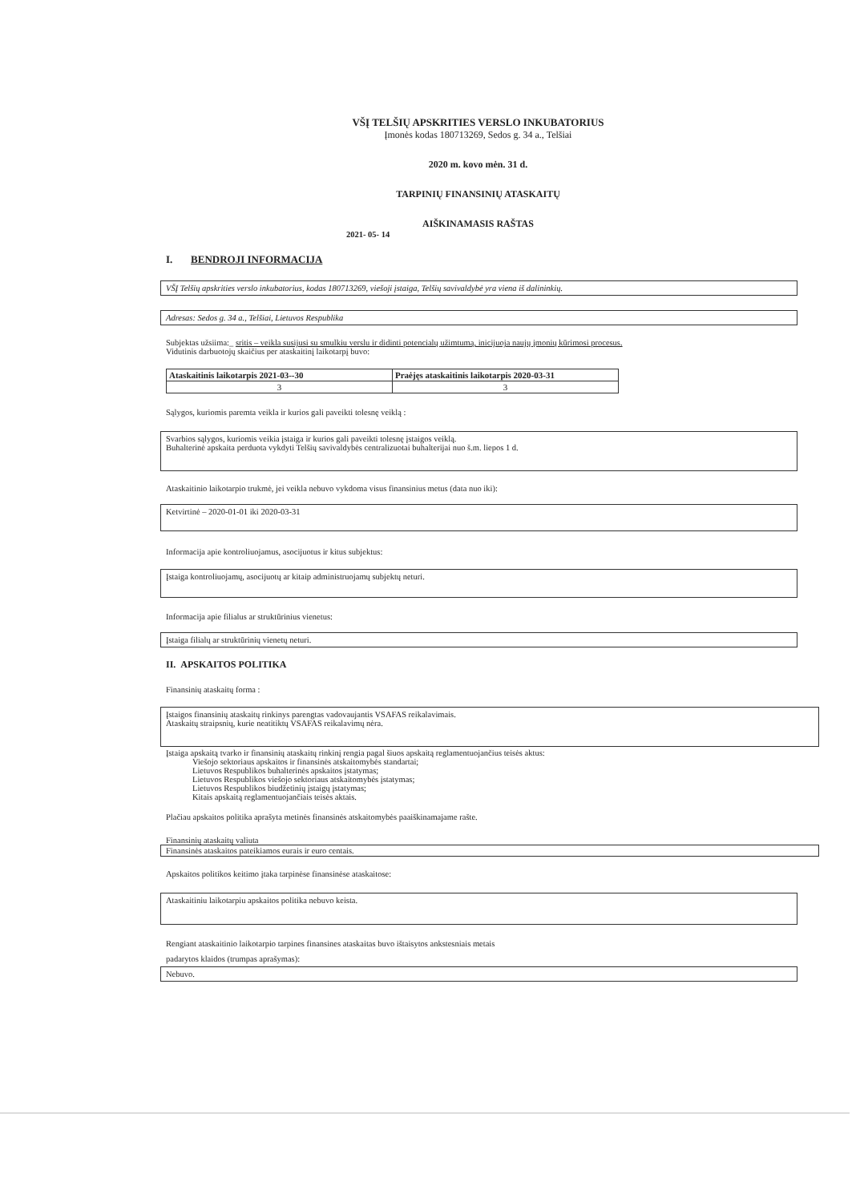VŠĮ TELŠIŲ APSKRITIES VERSLO INKUBATORIUS
Įmonės kodas 180713269, Sedos g. 34 a., Telšiai
2020 m. kovo mėn. 31 d.
TARPINIŲ FINANSINIŲ ATASKAITŲ
AIŠKINAMASIS RAŠTAS
2021- 05- 14
I. BENDROJI INFORMACIJA
VŠĮ Telšių apskrities verslo inkubatorius, kodas 180713269, viešoji įstaiga, Telšių savivaldybė yra viena iš dalininkių.
Adresas: Sedos g. 34 a., Telšiai, Lietuvos Respublika
Subjektas užsiima:_ sritis – veikla susijusi su smulkiu verslu ir didinti potencialų užimtumą, inicijuoja naujų įmonių kūrimosi procesus.
Vidutinis darbuotojų skaičius per ataskaitinį laikotarpį buvo:
| Ataskaitinis laikotarpis 2021-03--30 | Praėjęs ataskaitinis laikotarpis 2020-03-31 |
| 3 | 3 |
Sąlygos, kuriomis paremta veikla ir kurios gali paveikti tolesnę veiklą :
Svarbios sąlygos, kuriomis veikia įstaiga ir kurios gali paveikti tolesnę įstaigos veiklą.
Buhalterinė apskaita perduota vykdyti Telšių savivaldybės centralizuotai buhalterijai nuo š.m. liepos 1 d.
Ataskaitinio laikotarpio trukmė, jei veikla nebuvo vykdoma visus finansinius metus (data nuo iki):
Ketvirtinė – 2020-01-01 iki 2020-03-31
Informacija apie kontroliuojamus, asocijuotus ir kitus subjektus:
Įstaiga kontroliuojamų, asocijuotų ar kitaip administruojamų subjektų neturi.
Informacija apie filialus ar struktūrinius vienetus:
Įstaiga filialų ar struktūrinių vienetų neturi.
II. APSKAITOS POLITIKA
Finansinių ataskaitų forma :
Įstaigos finansinių ataskaitų rinkinys parengtas vadovaujantis VSAFAS reikalavimais.
Ataskaitų straipsnių, kurie neatitiktų VSAFAS reikalavimų nėra.
Įstaiga apskaitą tvarko ir finansinių ataskaitų rinkinį rengia pagal šiuos apskaitą reglamentuojančius teisės aktus:
Viešojo sektoriaus apskaitos ir finansinės atskaitomybės standartai;
Lietuvos Respublikos buhalterinės apskaitos įstatymas;
Lietuvos Respublikos viešojo sektoriaus atskaitomybės įstatymas;
Lietuvos Respublikos biudžetinių įstaigų įstatymas;
Kitais apskaitą reglamentuojančiais teisės aktais.
Plačiau apskaitos politika aprašyta metinės finansinės atskaitomybės paaiškinamajame rašte.
Finansinių ataskaitų valiuta
Finansinės ataskaitos pateikiamos eurais ir euro centais.
Apskaitos politikos keitimo įtaka tarpinėse finansinėse ataskaitose:
Ataskaitiniu laikotarpiu apskaitos politika nebuvo keista.
Rengiant ataskaitinio laikotarpio tarpines finansines ataskaitas buvo ištaisytos ankstesniais metais
padarytos klaidos (trumpas aprašymas):
Nebuvo.